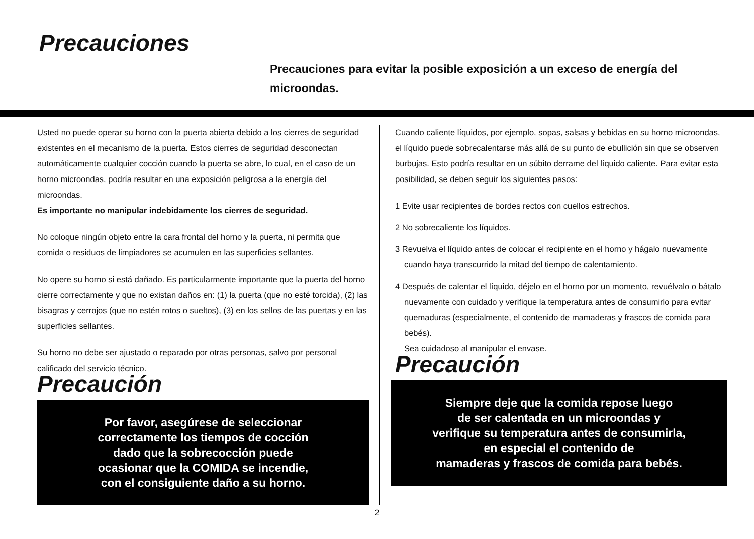Precauciones
Precauciones para evitar la posible exposición a un exceso de energía del microondas.
Usted no puede operar su horno con la puerta abierta debido a los cierres de seguridad existentes en el mecanismo de la puerta. Estos cierres de seguridad desconectan automáticamente cualquier cocción cuando la puerta se abre, lo cual, en el caso de un horno microondas, podría resultar en una exposición peligrosa a la energía del microondas.
Es importante no manipular indebidamente los cierres de seguridad.
No coloque ningún objeto entre la cara frontal del horno y la puerta, ni permita que comida o residuos de limpiadores se acumulen en las superficies sellantes.
No opere su horno si está dañado. Es particularmente importante que la puerta del horno cierre correctamente y que no existan daños en: (1) la puerta (que no esté torcida), (2) las bisagras y cerrojos (que no estén rotos o sueltos), (3) en los sellos de las puertas y en las superficies sellantes.
Su horno no debe ser ajustado o reparado por otras personas, salvo por personal calificado del servicio técnico.
Precaución
Por favor, asegúrese de seleccionar
correctamente los tiempos de cocción
dado que la sobrecocción puede
ocasionar que la COMIDA se incendie,
con el consiguiente daño a su horno.
Cuando caliente líquidos, por ejemplo, sopas, salsas y bebidas en su horno microondas, el líquido puede sobrecalentarse más allá de su punto de ebullición sin que se observen burbujas. Esto podría resultar en un súbito derrame del líquido caliente. Para evitar esta posibilidad, se deben seguir los siguientes pasos:
1 Evite usar recipientes de bordes rectos con cuellos estrechos.
2 No sobrecaliente los líquidos.
3 Revuelva el líquido antes de colocar el recipiente en el horno y hágalo nuevamente cuando haya transcurrido la mitad del tiempo de calentamiento.
4 Después de calentar el líquido, déjelo en el horno por un momento, revuélvalo o bátalo nuevamente con cuidado y verifique la temperatura antes de consumirlo para evitar quemaduras (especialmente, el contenido de mamaderas y frascos de comida para bebés).
Sea cuidadoso al manipular el envase.
Precaución
Siempre deje que la comida repose luego
de ser calentada en un microondas y
verifique su temperatura antes de consumirla,
en especial el contenido de
mamaderas y frascos de comida para bebés.
2